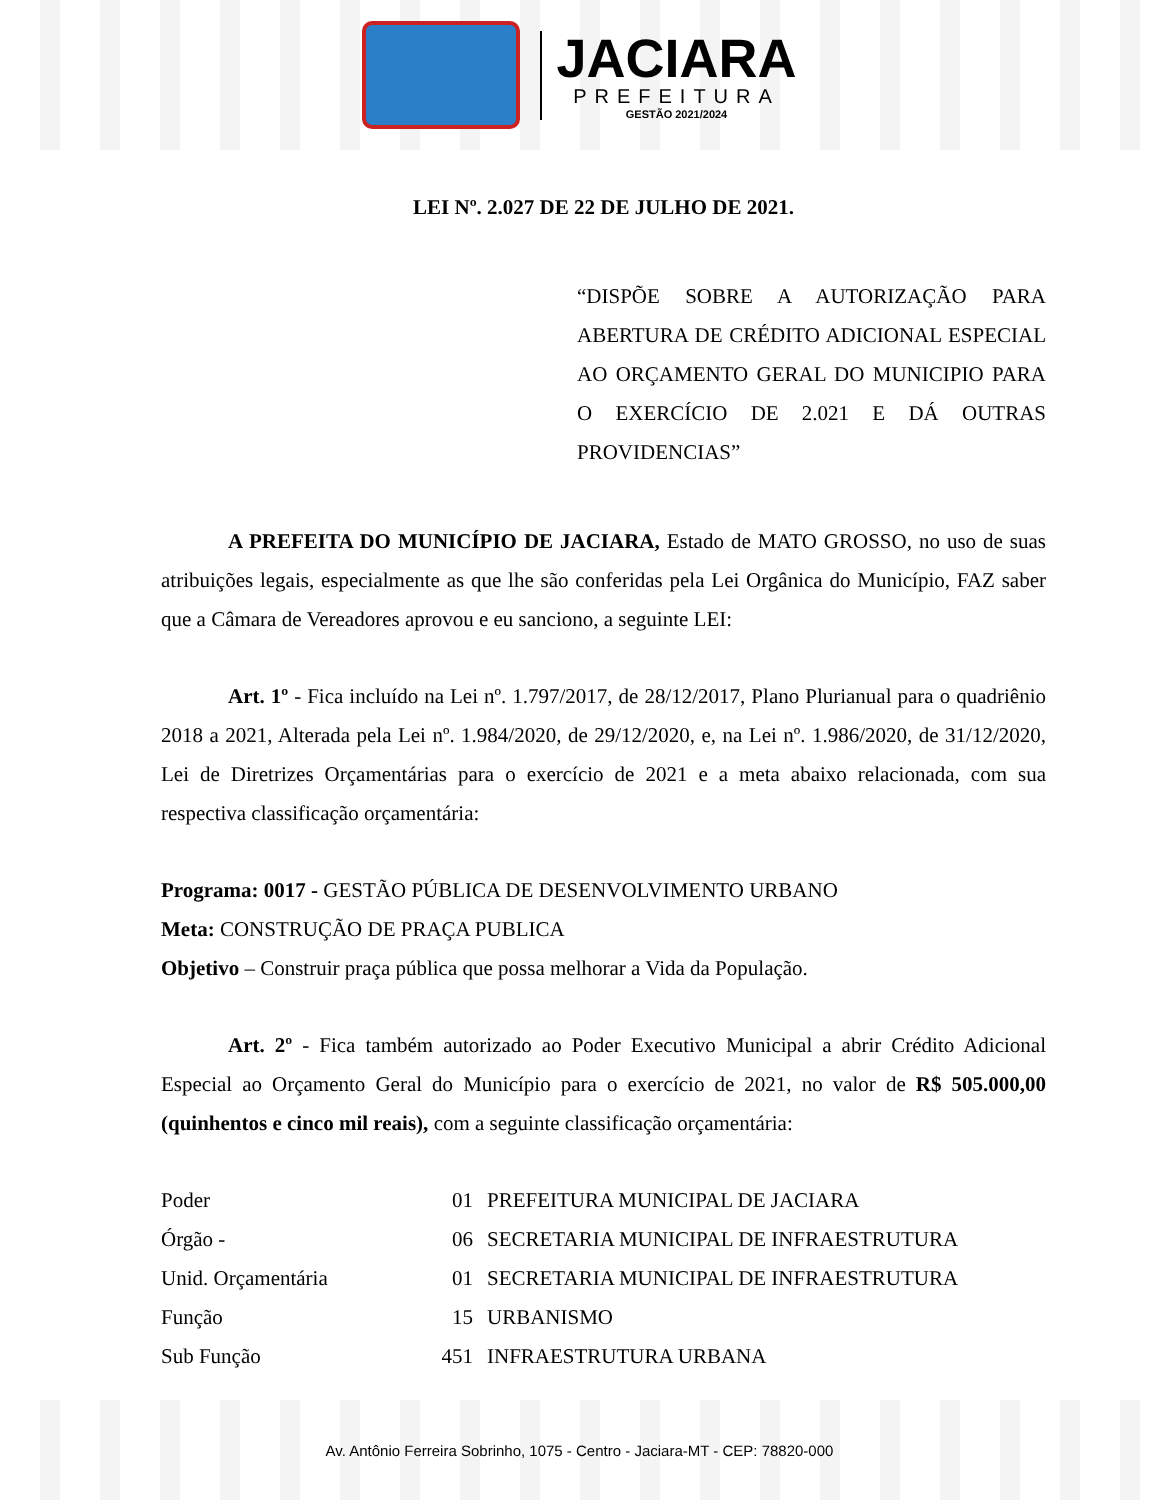JACIARA
PREFEITURA
GESTÃO 2021/2024
LEI Nº. 2.027 DE 22 DE JULHO DE 2021.
“DISPÕE SOBRE A AUTORIZAÇÃO PARA ABERTURA DE CRÉDITO ADICIONAL ESPECIAL AO ORÇAMENTO GERAL DO MUNICIPIO PARA O EXERCÍCIO DE 2.021 E DÁ OUTRAS PROVIDENCIAS”
A PREFEITA DO MUNICÍPIO DE JACIARA, Estado de MATO GROSSO, no uso de suas atribuições legais, especialmente as que lhe são conferidas pela Lei Orgânica do Município, FAZ saber que a Câmara de Vereadores aprovou e eu sanciono, a seguinte LEI:
Art. 1º - Fica incluído na Lei nº. 1.797/2017, de 28/12/2017, Plano Plurianual para o quadriênio 2018 a 2021, Alterada pela Lei nº. 1.984/2020, de 29/12/2020, e, na Lei nº. 1.986/2020, de 31/12/2020, Lei de Diretrizes Orçamentárias para o exercício de 2021 e a meta abaixo relacionada, com sua respectiva classificação orçamentária:
Programa: 0017 - GESTÃO PÚBLICA DE DESENVOLVIMENTO URBANO
Meta: CONSTRUÇÃO DE PRAÇA PUBLICA
Objetivo – Construir praça pública que possa melhorar a Vida da População.
Art. 2º - Fica também autorizado ao Poder Executivo Municipal a abrir Crédito Adicional Especial ao Orçamento Geral do Município para o exercício de 2021, no valor de R$ 505.000,00 (quinhentos e cinco mil reais), com a seguinte classificação orçamentária:
| Poder | 01 | PREFEITURA MUNICIPAL DE JACIARA |
| Órgão - | 06 | SECRETARIA MUNICIPAL DE INFRAESTRUTURA |
| Unid. Orçamentária | 01 | SECRETARIA MUNICIPAL DE INFRAESTRUTURA |
| Função | 15 | URBANISMO |
| Sub Função | 451 | INFRAESTRUTURA URBANA |
Av. Antônio Ferreira Sobrinho, 1075 - Centro - Jaciara-MT - CEP: 78820-000